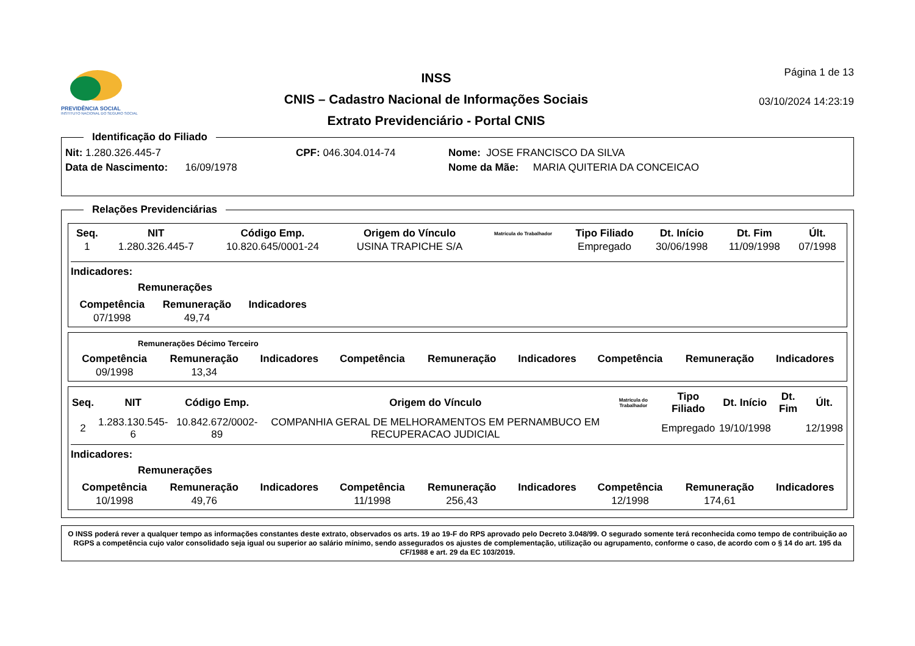PREVIDÊNCIA SOCIAL
INSTITUTO NACIONAL DO SEGURO SOCIAL
INSS
CNIS – Cadastro Nacional de Informações Sociais
Extrato Previdenciário - Portal CNIS
Página 1 de 13
03/10/2024 14:23:19
Identificação do Filiado
Nit: 1.280.326.445-7 CPF: 046.304.014-74 Nome: JOSE FRANCISCO DA SILVA
Data de Nascimento: 16/09/1978 Nome da Mãe: MARIA QUITERIA DA CONCEICAO
Relações Previdenciárias
| Seq. | NIT | Código Emp. | Origem do Vínculo | Matrícula do Trabalhador | Tipo Filiado | Dt. Início | Dt. Fim | Últ. |
| --- | --- | --- | --- | --- | --- | --- | --- | --- |
| 1 | 1.280.326.445-7 | 10.820.645/0001-24 | USINA TRAPICHE S/A | | Empregado | 30/06/1998 | 11/09/1998 | 07/1998 |
Indicadores:
Remunerações
| Competência | Remuneração | Indicadores |
| --- | --- | --- |
| 07/1998 | 49,74 | |
Remunerações Décimo Terceiro
| Competência | Remuneração | Indicadores | Competência | Remuneração | Indicadores | Competência | Remuneração | Indicadores |
| --- | --- | --- | --- | --- | --- | --- | --- | --- |
| 09/1998 | 13,34 | | | | | | | |
| Seq. | NIT | Código Emp. | Origem do Vínculo | Matrícula do Trabalhador | Tipo Filiado | Dt. Início | Dt. Fim | Últ. |
| --- | --- | --- | --- | --- | --- | --- | --- | --- |
| 2 | 1.283.130.545-6 | 10.842.672/0002-89 | COMPANHIA GERAL DE MELHORAMENTOS EM PERNAMBUCO EM RECUPERACAO JUDICIAL | | Empregado | 19/10/1998 | | 12/1998 |
Indicadores:
Remunerações
| Competência | Remuneração | Indicadores | Competência | Remuneração | Indicadores | Competência | Remuneração | Indicadores |
| --- | --- | --- | --- | --- | --- | --- | --- | --- |
| 10/1998 | 49,76 | | 11/1998 | 256,43 | | 12/1998 | 174,61 | |
O INSS poderá rever a qualquer tempo as informações constantes deste extrato, observados os arts. 19 ao 19-F do RPS aprovado pelo Decreto 3.048/99. O segurado somente terá reconhecida como tempo de contribuição ao RGPS a competência cujo valor consolidado seja igual ou superior ao salário mínimo, sendo assegurados os ajustes de complementação, utilização ou agrupamento, conforme o caso, de acordo com o § 14 do art. 195 da CF/1988 e art. 29 da EC 103/2019.